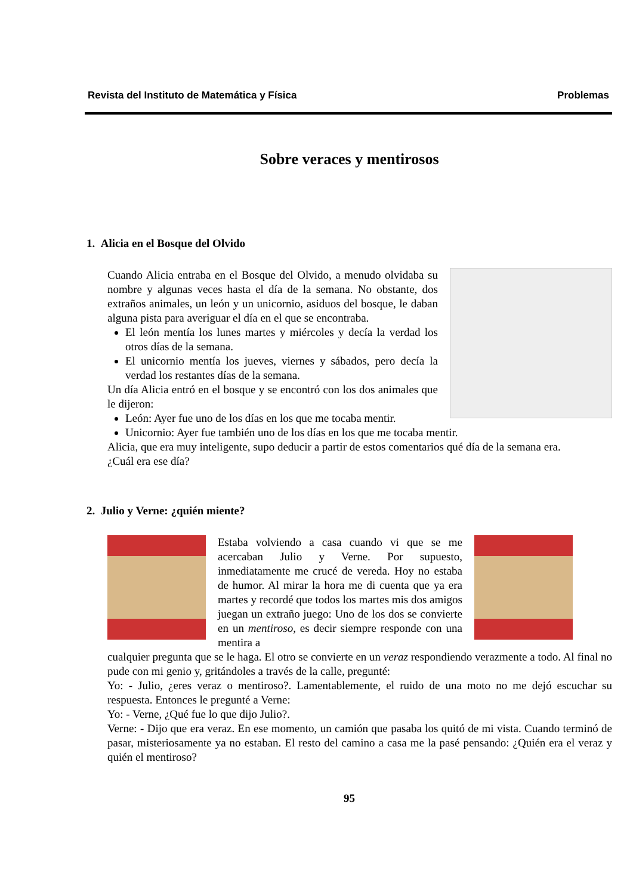Revista del Instituto de Matemática y Física Problemas
Sobre veraces y mentirosos
1. Alicia en el Bosque del Olvido
Cuando Alicia entraba en el Bosque del Olvido, a menudo olvidaba su nombre y algunas veces hasta el día de la semana. No obstante, dos extraños animales, un león y un unicornio, asiduos del bosque, le daban alguna pista para averiguar el día en el que se encontraba.
El león mentía los lunes martes y miércoles y decía la verdad los otros días de la semana.
El unicornio mentía los jueves, viernes y sábados, pero decía la verdad los restantes días de la semana.
Un día Alicia entró en el bosque y se encontró con los dos animales que le dijeron:
León: Ayer fue uno de los días en los que me tocaba mentir.
Unicornio: Ayer fue también uno de los días en los que me tocaba mentir.
Alicia, que era muy inteligente, supo deducir a partir de estos comentarios qué día de la semana era.
¿Cuál era ese día?
2. Julio y Verne: ¿quién miente?
Estaba volviendo a casa cuando vi que se me acercaban Julio y Verne. Por supuesto, inmediatamente me crucé de vereda. Hoy no estaba de humor. Al mirar la hora me di cuenta que ya era martes y recordé que todos los martes mis dos amigos juegan un extraño juego: Uno de los dos se convierte en un mentiroso, es decir siempre responde con una mentira a
cualquier pregunta que se le haga. El otro se convierte en un veraz respondiendo verazmente a todo. Al final no pude con mi genio y, gritándoles a través de la calle, pregunté:
Yo: - Julio, ¿eres veraz o mentiroso?. Lamentablemente, el ruido de una moto no me dejó escuchar su respuesta. Entonces le pregunté a Verne:
Yo: - Verne, ¿Qué fue lo que dijo Julio?.
Verne: - Dijo que era veraz. En ese momento, un camión que pasaba los quitó de mi vista. Cuando terminó de pasar, misteriosamente ya no estaban. El resto del camino a casa me la pasé pensando: ¿Quién era el veraz y quién el mentiroso?
95